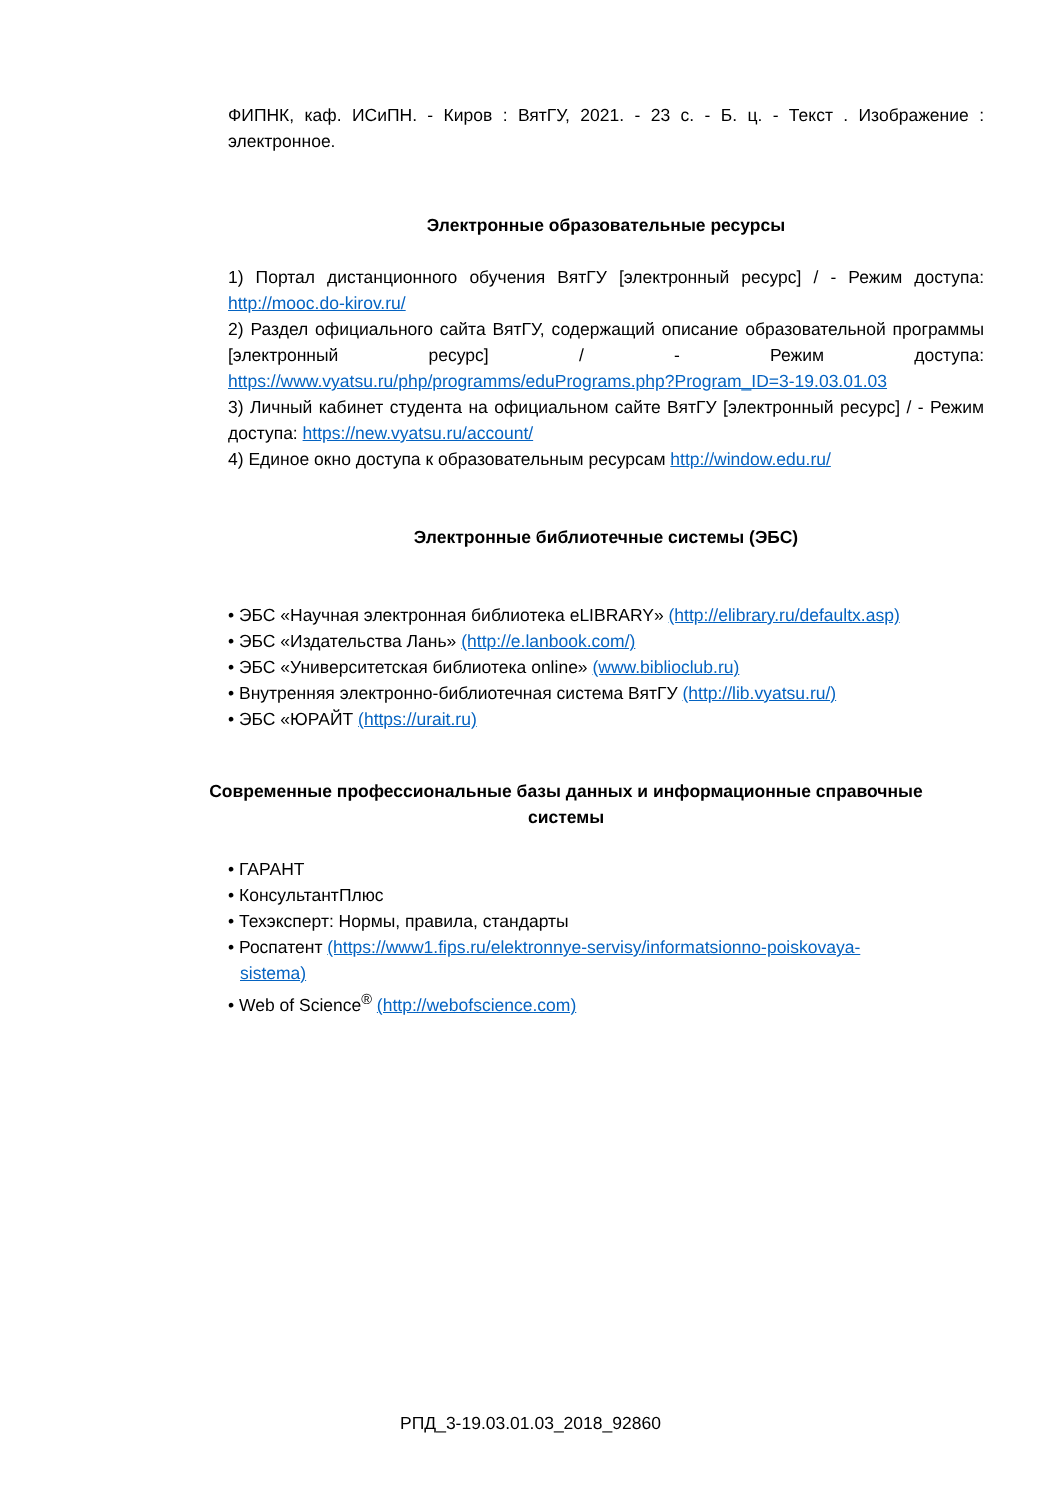ФИПНК, каф. ИСиПН. - Киров : ВятГУ, 2021. - 23 с. - Б. ц. - Текст . Изображение : электронное.
Электронные образовательные ресурсы
1) Портал дистанционного обучения ВятГУ [электронный ресурс] / - Режим доступа: http://mooc.do-kirov.ru/
2) Раздел официального сайта ВятГУ, содержащий описание образовательной программы [электронный ресурс] / - Режим доступа: https://www.vyatsu.ru/php/programms/eduPrograms.php?Program_ID=3-19.03.01.03
3) Личный кабинет студента на официальном сайте ВятГУ [электронный ресурс] / - Режим доступа: https://new.vyatsu.ru/account/
4) Единое окно доступа к образовательным ресурсам http://window.edu.ru/
Электронные библиотечные системы (ЭБС)
• ЭБС «Научная электронная библиотека eLIBRARY» (http://elibrary.ru/defaultx.asp)
• ЭБС «Издательства Лань» (http://e.lanbook.com/)
• ЭБС «Университетская библиотека online» (www.biblioclub.ru)
• Внутренняя электронно-библиотечная система ВятГУ (http://lib.vyatsu.ru/)
• ЭБС «ЮРАЙТ (https://urait.ru)
Современные профессиональные базы данных и информационные справочные системы
• ГАРАНТ
• КонсультантПлюс
• Техэксперт: Нормы, правила, стандарты
• Роспатент (https://www1.fips.ru/elektronnye-servisy/informatsionno-poiskovaya-
sistema)
• Web of Science<sup>®</sup> (http://webofscience.com)
РПД_3-19.03.01.03_2018_92860